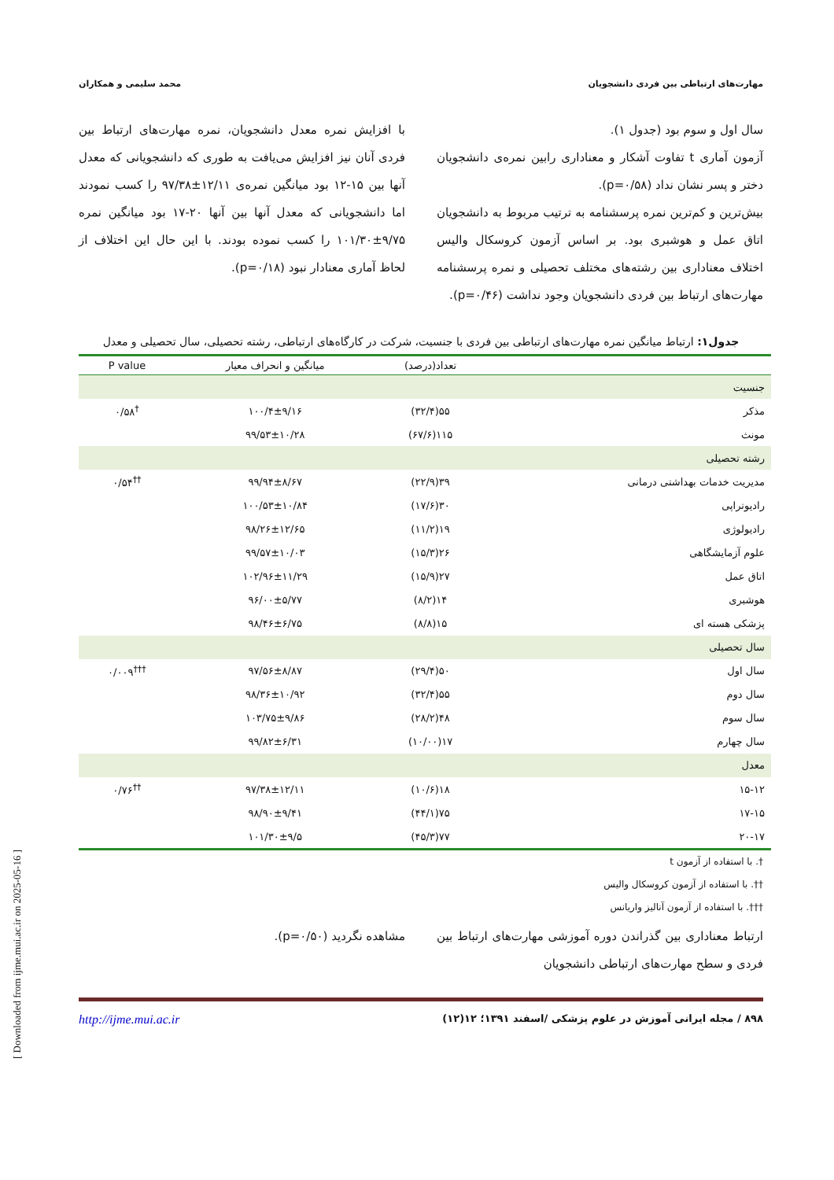مهارت‌های ارتباطی بین فردی دانشجویان محمد سلیمی و همکاران
سال اول و سوم بود (جدول ۱).
آزمون آماری t تفاوت آشکار و معناداری رابین نمره‌ی دانشجویان دختر و پسر نشان نداد (p=۰/۵۸).
بیش‌ترین و کم‌ترین نمره پرسشنامه به ترتیب مربوط به دانشجویان اتاق عمل و هوشبری بود. بر اساس آزمون کروسکال والیس اختلاف معناداری بین رشته‌های مختلف تحصیلی و نمره پرسشنامه مهارت‌های ارتباط بین فردی دانشجویان وجود نداشت (p=۰/۴۶).
با افزایش نمره معدل دانشجویان، نمره مهارت‌های ارتباط بین فردی آنان نیز افزایش می‌یافت به طوری که دانشجویانی که معدل آنها بین ۱۵-۱۲ بود میانگین نمره‌ی ۱۲/۱۱±۹۷/۳۸ را کسب نمودند اما دانشجویانی که معدل آنها بین آنها ۲۰-۱۷ بود میانگین نمره ۹/۷۵±۱۰۱/۳۰ را کسب نموده بودند. با این حال این اختلاف از لحاظ آماری معنادار نبود (p=۰/۱۸).
جدول۱: ارتباط میانگین نمره مهارت‌های ارتباطی بین فردی با جنسیت، شرکت در کارگاه‌های ارتباطی، رشته تحصیلی، سال تحصیلی و معدل
| | تعداد(درصد) | میانگین و انحراف معیار | P value |
| --- | --- | --- | --- |
| جنسیت | | | |
| مذکر | ۵۵(۳۲/۴) | ۱۰۰/۴±۹/۱۶ | <sup>†</sup> ۰/۵۸ |
| مونث | ۱۱۵(۶۷/۶) | ۹۹/۵۳±۱۰/۲۸ | |
| رشته تحصیلی | | | |
| مدیریت خدمات بهداشتی درمانی | ۳۹(۲۲/۹) | ۹۹/۹۴±۸/۶۷ | <sup>††</sup> ۰/۵۴ |
| رادیوتراپی | ۳۰(۱۷/۶) | ۱۰۰/۵۳±۱۰/۸۴ | |
| رادیولوژی | ۱۹(۱۱/۲) | ۹۸/۲۶±۱۲/۶۵ | |
| علوم آزمایشگاهی | ۲۶(۱۵/۳) | ۹۹/۵۷±۱۰/۰۳ | |
| اتاق عمل | ۲۷(۱۵/۹) | ۱۰۲/۹۶±۱۱/۲۹ | |
| هوشبری | ۱۴(۸/۲) | ۹۶/۰۰±۵/۷۷ | |
| پزشکی هسته ای | ۱۵(۸/۸) | ۹۸/۴۶±۶/۷۵ | |
| سال تحصیلی | | | |
| سال اول | ۵۰(۲۹/۴) | ۹۷/۵۶±۸/۸۷ | <sup>†††</sup> ۰/۰۰۹ |
| سال دوم | ۵۵(۳۲/۴) | ۹۸/۳۶±۱۰/۹۲ | |
| سال سوم | ۴۸(۲۸/۲) | ۱۰۳/۷۵±۹/۸۶ | |
| سال چهارم | ۱۷(۱۰/۰۰) | ۹۹/۸۲±۶/۳۱ | |
| معدل | | | |
| ۱۵-۱۲ | ۱۸(۱۰/۶) | ۹۷/۳۸±۱۲/۱۱ | <sup>††</sup> ۰/۷۶ |
| ۱۷-۱۵ | ۷۵(۴۴/۱) | ۹۸/۹۰±۹/۴۱ | |
| ۲۰-۱۷ | ۷۷(۴۵/۳) | ۱۰۱/۳۰±۹/۵ | |
†. با استفاده از آزمون t
††. با استفاده از آزمون کروسکال والیس
†††. با استفاده از آزمون آنالیز واریانس
ارتباط معناداری بین گذراندن دوره آموزشی مهارت‌های ارتباط بین فردی و سطح مهارت‌های ارتباطی دانشجویان
مشاهده نگردید (p=۰/۵۰).
۸۹۸ / مجله ایرانی آموزش در علوم پزشکی /اسفند ۱۳۹۱؛ ۱۲(۱۲) http://ijme.mui.ac.ir
[ Downloaded from ijme.mui.ac.ir on 2025-05-16 ]